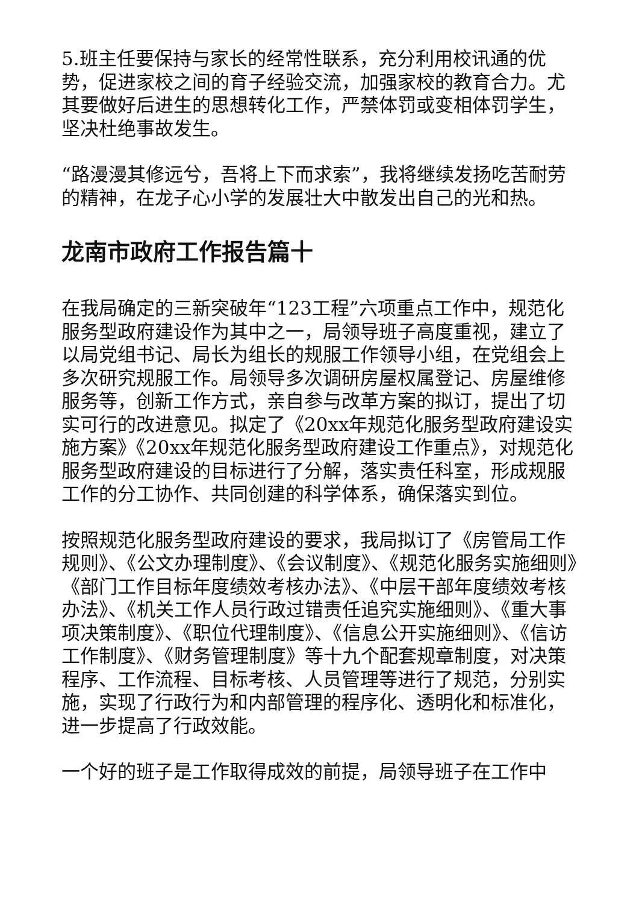5.班主任要保持与家长的经常性联系，充分利用校讯通的优势，促进家校之间的育子经验交流，加强家校的教育合力。尤其要做好后进生的思想转化工作，严禁体罚或变相体罚学生，坚决杜绝事故发生。
“路漫漫其修远兮，吾将上下而求索”，我将继续发扬吃苦耐劳的精神，在龙子心小学的发展壮大中散发出自己的光和热。
龙南市政府工作报告篇十
在我局确定的三新突破年“123工程”六项重点工作中，规范化服务型政府建设作为其中之一，局领导班子高度重视，建立了以局党组书记、局长为组长的规服工作领导小组，在党组会上多次研究规服工作。局领导多次调研房屋权属登记、房屋维修服务等，创新工作方式，亲自参与改革方案的拟订，提出了切实可行的改进意见。拟定了《20xx年规范化服务型政府建设实施方案》《20xx年规范化服务型政府建设工作重点》，对规范化服务型政府建设的目标进行了分解，落实责任科室，形成规服工作的分工协作、共同创建的科学体系，确保落实到位。
按照规范化服务型政府建设的要求，我局拟订了《房管局工作规则》、《公文办理制度》、《会议制度》、《规范化服务实施细则》《部门工作目标年度绩效考核办法》、《中层干部年度绩效考核办法》、《机关工作人员行政过错责任追究实施细则》、《重大事项决策制度》、《职位代理制度》、《信息公开实施细则》、《信访工作制度》、《财务管理制度》等十九个配套规章制度，对决策程序、工作流程、目标考核、人员管理等进行了规范，分别实施，实现了行政行为和内部管理的程序化、透明化和标准化，进一步提高了行政效能。
一个好的班子是工作取得成效的前提，局领导班子在工作中